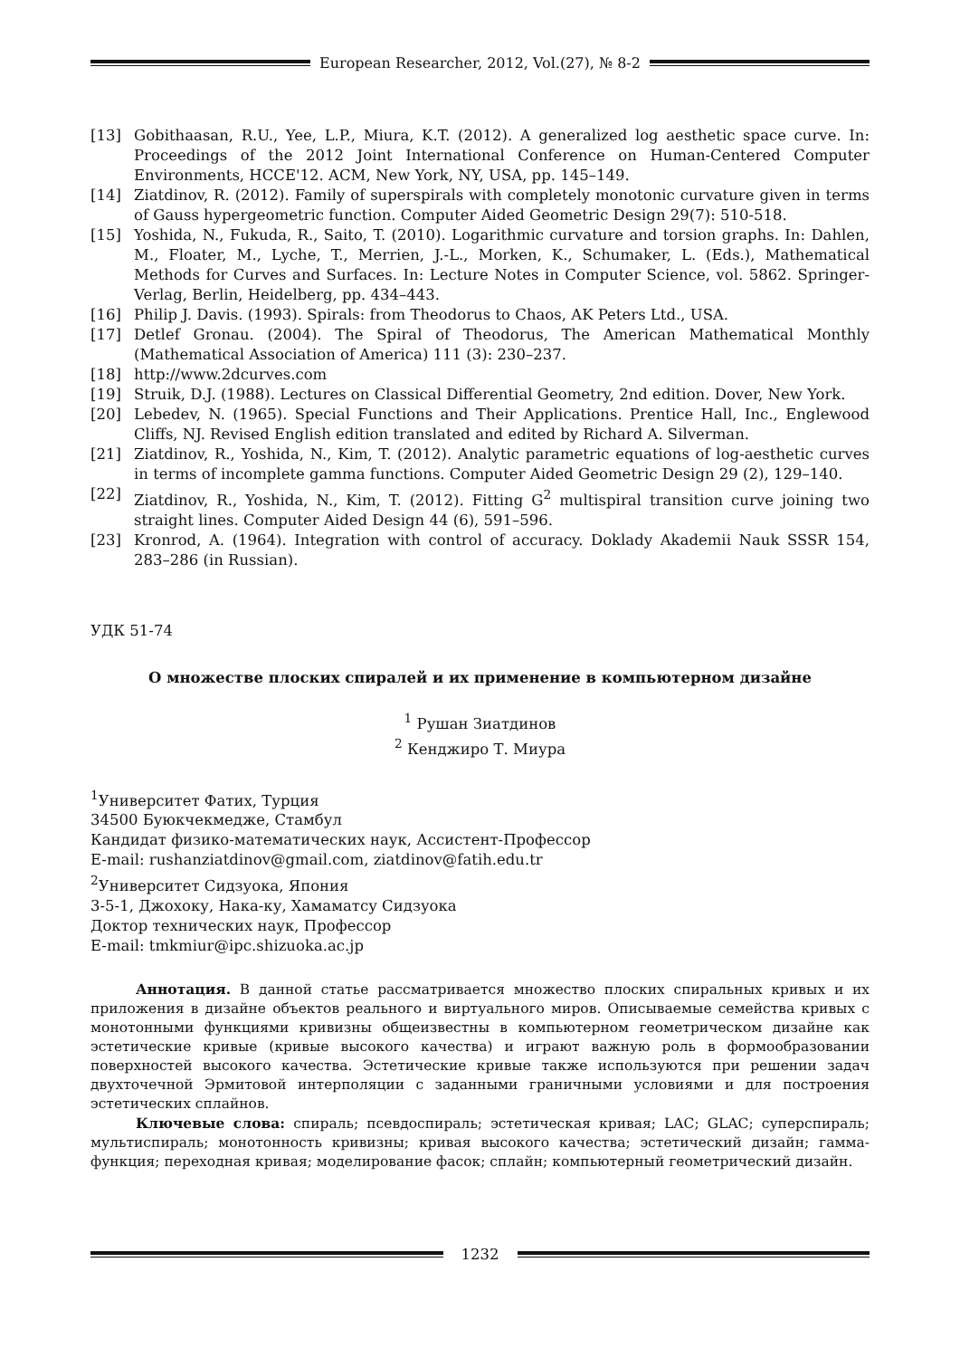European Researcher, 2012, Vol.(27), № 8-2
[13] Gobithaasan, R.U., Yee, L.P., Miura, K.T. (2012). A generalized log aesthetic space curve. In: Proceedings of the 2012 Joint International Conference on Human-Centered Computer Environments, HCCE'12. ACM, New York, NY, USA, pp. 145–149.
[14] Ziatdinov, R. (2012). Family of superspirals with completely monotonic curvature given in terms of Gauss hypergeometric function. Computer Aided Geometric Design 29(7): 510-518.
[15] Yoshida, N., Fukuda, R., Saito, T. (2010). Logarithmic curvature and torsion graphs. In: Dahlen, M., Floater, M., Lyche, T., Merrien, J.-L., Morken, K., Schumaker, L. (Eds.), Mathematical Methods for Curves and Surfaces. In: Lecture Notes in Computer Science, vol. 5862. Springer-Verlag, Berlin, Heidelberg, pp. 434–443.
[16] Philip J. Davis. (1993). Spirals: from Theodorus to Chaos, AK Peters Ltd., USA.
[17] Detlef Gronau. (2004). The Spiral of Theodorus, The American Mathematical Monthly (Mathematical Association of America) 111 (3): 230–237.
[18] http://www.2dcurves.com
[19] Struik, D.J. (1988). Lectures on Classical Differential Geometry, 2nd edition. Dover, New York.
[20] Lebedev, N. (1965). Special Functions and Their Applications. Prentice Hall, Inc., Englewood Cliffs, NJ. Revised English edition translated and edited by Richard A. Silverman.
[21] Ziatdinov, R., Yoshida, N., Kim, T. (2012). Analytic parametric equations of log-aesthetic curves in terms of incomplete gamma functions. Computer Aided Geometric Design 29 (2), 129–140.
[22] Ziatdinov, R., Yoshida, N., Kim, T. (2012). Fitting G<sup>2</sup> multispiral transition curve joining two straight lines. Computer Aided Design 44 (6), 591–596.
[23] Kronrod, A. (1964). Integration with control of accuracy. Doklady Akademii Nauk SSSR 154, 283–286 (in Russian).
УДК 51-74
О множестве плоских спиралей и их применение в компьютерном дизайне
<sup>1</sup> Рушан Зиатдинов
<sup>2</sup> Кенджиро Т. Миура
<sup>1</sup> Университет Фатих, Турция
34500 Буюкчекмедже, Стамбул
Кандидат физико-математических наук, Ассистент-Профессор
E-mail: rushanziatdinov@gmail.com, ziatdinov@fatih.edu.tr
<sup>2</sup> Университет Сидзуока, Япония
3-5-1, Джохоку, Нака-ку, Хамаматсу Сидзуока
Доктор технических наук, Профессор
E-mail: tmkmiur@ipc.shizuoka.ac.jp
Аннотация. В данной статье рассматривается множество плоских спиральных кривых и их приложения в дизайне объектов реального и виртуального миров. Описываемые семейства кривых с монотонными функциями кривизны общеизвестны в компьютерном геометрическом дизайне как эстетические кривые (кривые высокого качества) и играют важную роль в формообразовании поверхностей высокого качества. Эстетические кривые также используются при решении задач двухточечной Эрмитовой интерполяции с заданными граничными условиями и для построения эстетических сплайнов.
Ключевые слова: спираль; псевдоспираль; эстетическая кривая; LAC; GLAC; суперспираль; мультиспираль; монотонность кривизны; кривая высокого качества; эстетический дизайн; гамма-функция; переходная кривая; моделирование фасок; сплайн; компьютерный геометрический дизайн.
1232